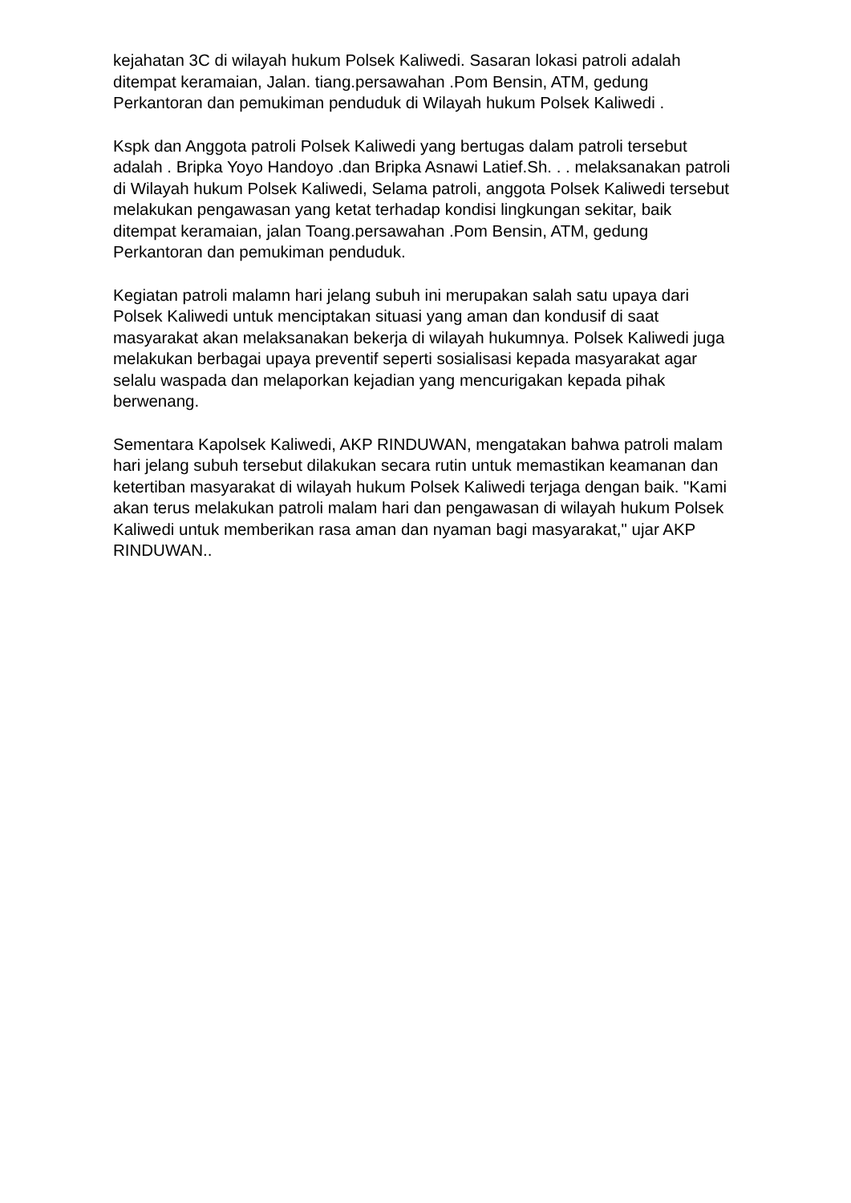kejahatan 3C di wilayah hukum Polsek Kaliwedi. Sasaran lokasi patroli adalah ditempat keramaian, Jalan. tiang.persawahan .Pom Bensin, ATM, gedung Perkantoran dan pemukiman penduduk di Wilayah hukum Polsek Kaliwedi .
Kspk dan Anggota patroli Polsek Kaliwedi yang bertugas dalam patroli tersebut adalah . Bripka Yoyo Handoyo .dan Bripka Asnawi Latief.Sh. . . melaksanakan patroli di Wilayah hukum Polsek Kaliwedi, Selama patroli, anggota Polsek Kaliwedi tersebut melakukan pengawasan yang ketat terhadap kondisi lingkungan sekitar, baik ditempat keramaian, jalan Toang.persawahan .Pom Bensin, ATM, gedung Perkantoran dan pemukiman penduduk.
Kegiatan patroli malamn hari jelang subuh ini merupakan salah satu upaya dari Polsek Kaliwedi untuk menciptakan situasi yang aman dan kondusif di saat masyarakat akan melaksanakan bekerja di wilayah hukumnya. Polsek Kaliwedi juga melakukan berbagai upaya preventif seperti sosialisasi kepada masyarakat agar selalu waspada dan melaporkan kejadian yang mencurigakan kepada pihak berwenang.
Sementara Kapolsek Kaliwedi, AKP RINDUWAN, mengatakan bahwa patroli malam hari jelang subuh tersebut dilakukan secara rutin untuk memastikan keamanan dan ketertiban masyarakat di wilayah hukum Polsek Kaliwedi terjaga dengan baik. "Kami akan terus melakukan patroli malam hari dan pengawasan di wilayah hukum Polsek Kaliwedi untuk memberikan rasa aman dan nyaman bagi masyarakat," ujar AKP RINDUWAN..